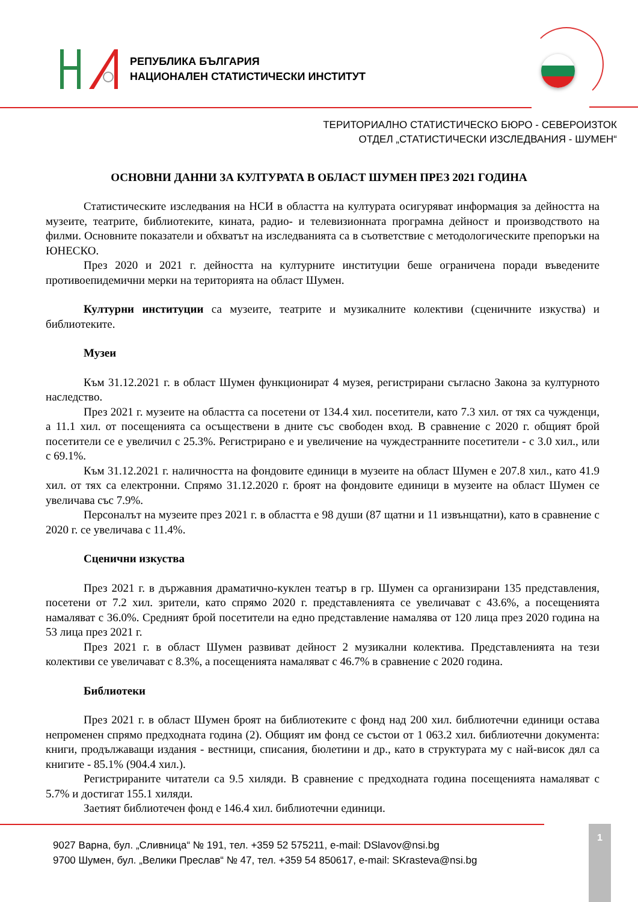РЕПУБЛИКА БЪЛГАРИЯ
НАЦИОНАЛЕН СТАТИСТИЧЕСКИ ИНСТИТУТ
ТЕРИТОРИАЛНО СТАТИСТИЧЕСКО БЮРО - СЕВЕРОИЗТОК
ОТДЕЛ „СТАТИСТИЧЕСКИ ИЗСЛЕДВАНИЯ - ШУМЕН“
ОСНОВНИ ДАННИ ЗА КУЛТУРАТА В ОБЛАСТ ШУМЕН ПРЕЗ 2021 ГОДИНА
Статистическите изследвания на НСИ в областта на културата осигуряват информация за дейността на музеите, театрите, библиотеките, кината, радио- и телевизионната програмна дейност и производството на филми. Основните показатели и обхватът на изследванията са в съответствие с методологическите препоръки на ЮНЕСКО.
През 2020 и 2021 г. дейността на културните институции беше ограничена поради въведените противоепидемични мерки на територията на област Шумен.
Културни институции са музеите, театрите и музикалните колективи (сценичните изкуства) и библиотеките.
Музеи
Към 31.12.2021 г. в област Шумен функционират 4 музея, регистрирани съгласно Закона за културното наследство.
През 2021 г. музеите на областта са посетени от 134.4 хил. посетители, като 7.3 хил. от тях са чужденци, а 11.1 хил. от посещенията са осъществени в дните със свободен вход. В сравнение с 2020 г. общият брой посетители се е увеличил с 25.3%. Регистрирано е и увеличение на чуждестранните посетители - с 3.0 хил., или с 69.1%.
Към 31.12.2021 г. наличността на фондовите единици в музеите на област Шумен е 207.8 хил., като 41.9 хил. от тях са електронни. Спрямо 31.12.2020 г. броят на фондовите единици в музеите на област Шумен се увеличава със 7.9%.
Персоналът на музеите през 2021 г. в областта е 98 души (87 щатни и 11 извънщатни), като в сравнение с 2020 г. се увеличава с 11.4%.
Сценични изкуства
През 2021 г. в държавния драматично-куклен театър в гр. Шумен са организирани 135 представления, посетени от 7.2 хил. зрители, като спрямо 2020 г. представленията се увеличават с 43.6%, а посещенията намаляват с 36.0%. Средният брой посетители на едно представление намалява от 120 лица през 2020 година на 53 лица през 2021 г.
През 2021 г. в област Шумен развиват дейност 2 музикални колектива. Представленията на тези колективи се увеличават с 8.3%, а посещенията намаляват с 46.7% в сравнение с 2020 година.
Библиотеки
През 2021 г. в област Шумен броят на библиотеките с фонд над 200 хил. библиотечни единици остава непроменен спрямо предходната година (2). Общият им фонд се състои от 1 063.2 хил. библиотечни документа: книги, продължаващи издания - вестници, списания, бюлетини и др., като в структурата му с най-висок дял са книгите - 85.1% (904.4 хил.).
Регистрираните читатели са 9.5 хиляди. В сравнение с предходната година посещенията намаляват с 5.7% и достигат 155.1 хиляди.
Заетият библиотечен фонд е 146.4 хил. библиотечни единици.
9027 Варна, бул. „Сливница“ № 191, тел. +359 52 575211, e-mail: DSlavov@nsi.bg
9700 Шумен, бул. „Велики Преслав“ № 47, тел. +359 54 850617, e-mail: SKrasteva@nsi.bg
1